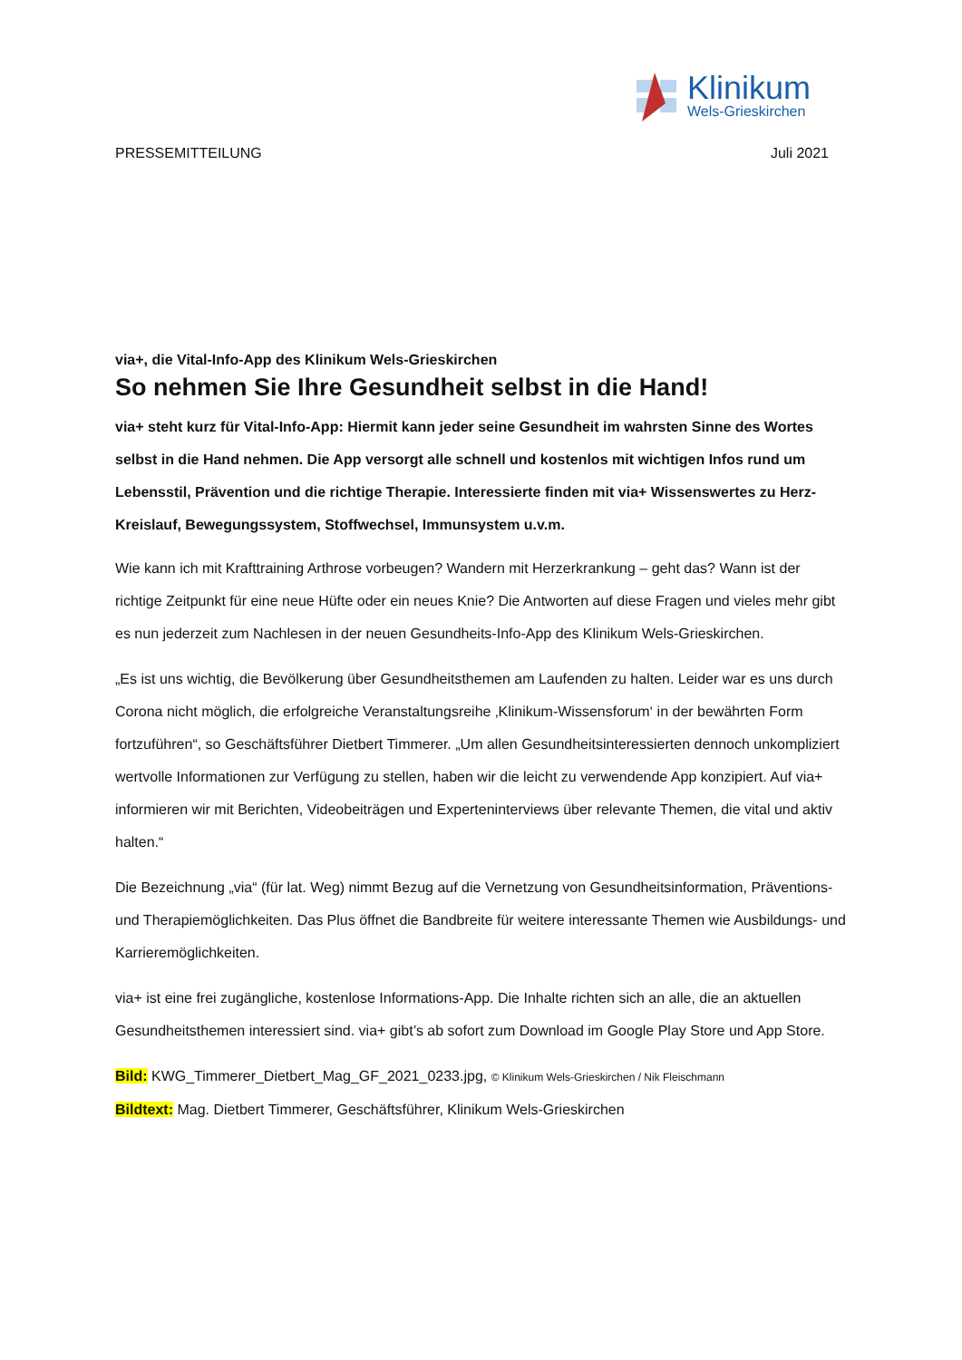Klinikum
Wels-Grieskirchen
PRESSEMITTEILUNG Juli 2021
via+, die Vital-Info-App des Klinikum Wels-Grieskirchen
So nehmen Sie Ihre Gesundheit selbst in die Hand!
via+ steht kurz für Vital-Info-App: Hiermit kann jeder seine Gesundheit im wahrsten Sinne des Wortes selbst in die Hand nehmen. Die App versorgt alle schnell und kostenlos mit wichtigen Infos rund um Lebensstil, Prävention und die richtige Therapie. Interessierte finden mit via+ Wissenswertes zu Herz-Kreislauf, Bewegungssystem, Stoffwechsel, Immunsystem u.v.m.
Wie kann ich mit Krafttraining Arthrose vorbeugen? Wandern mit Herzerkrankung – geht das? Wann ist der richtige Zeitpunkt für eine neue Hüfte oder ein neues Knie? Die Antworten auf diese Fragen und vieles mehr gibt es nun jederzeit zum Nachlesen in der neuen Gesundheits-Info-App des Klinikum Wels-Grieskirchen.
„Es ist uns wichtig, die Bevölkerung über Gesundheitsthemen am Laufenden zu halten. Leider war es uns durch Corona nicht möglich, die erfolgreiche Veranstaltungsreihe ‚Klinikum-Wissensforum‘ in der bewährten Form fortzuführen“, so Geschäftsführer Dietbert Timmerer. „Um allen Gesundheitsinteressierten dennoch unkompliziert wertvolle Informationen zur Verfügung zu stellen, haben wir die leicht zu verwendende App konzipiert. Auf via+ informieren wir mit Berichten, Videobeiträgen und Experteninterviews über relevante Themen, die vital und aktiv halten.“
Die Bezeichnung „via“ (für lat. Weg) nimmt Bezug auf die Vernetzung von Gesundheitsinformation, Präventions- und Therapiemöglichkeiten. Das Plus öffnet die Bandbreite für weitere interessante Themen wie Ausbildungs- und Karrieremöglichkeiten.
via+ ist eine frei zugängliche, kostenlose Informations-App. Die Inhalte richten sich an alle, die an aktuellen Gesundheitsthemen interessiert sind. via+ gibt’s ab sofort zum Download im Google Play Store und App Store.
Bild: KWG_Timmerer_Dietbert_Mag_GF_2021_0233.jpg, © Klinikum Wels-Grieskirchen / Nik Fleischmann
Bildtext: Mag. Dietbert Timmerer, Geschäftsführer, Klinikum Wels-Grieskirchen